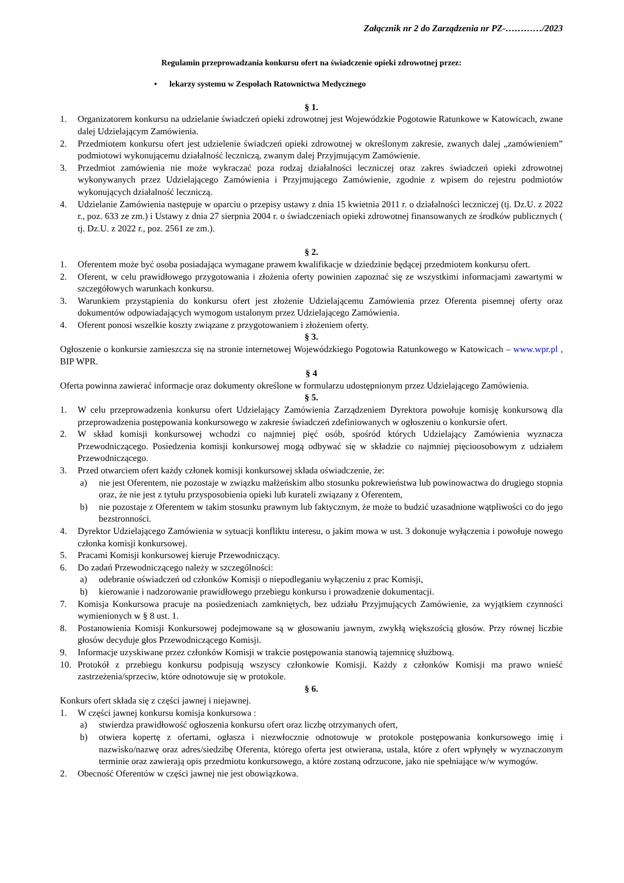Załącznik nr 2 do Zarządzenia nr PZ-…………/2023
Regulamin przeprowadzania konkursu ofert na świadczenie opieki zdrowotnej przez:
• lekarzy systemu w Zespołach Ratownictwa Medycznego
§ 1.
1. Organizatorem konkursu na udzielanie świadczeń opieki zdrowotnej jest Wojewódzkie Pogotowie Ratunkowe w Katowicach, zwane dalej Udzielającym Zamówienia.
2. Przedmiotem konkursu ofert jest udzielenie świadczeń opieki zdrowotnej w określonym zakresie, zwanych dalej „zamówieniem” podmiotowi wykonującemu działalność leczniczą, zwanym dalej Przyjmującym Zamówienie.
3. Przedmiot zamówienia nie może wykraczać poza rodzaj działalności leczniczej oraz zakres świadczeń opieki zdrowotnej wykonywanych przez Udzielającego Zamówienia i Przyjmującego Zamówienie, zgodnie z wpisem do rejestru podmiotów wykonujących działalność leczniczą.
4. Udzielanie Zamówienia następuje w oparciu o przepisy ustawy z dnia 15 kwietnia 2011 r. o działalności leczniczej (tj. Dz.U. z 2022 r., poz. 633 ze zm.) i Ustawy z dnia 27 sierpnia 2004 r. o świadczeniach opieki zdrowotnej finansowanych ze środków publicznych ( tj. Dz.U. z 2022 r., poz. 2561 ze zm.).
§ 2.
1. Oferentem może być osoba posiadająca wymagane prawem kwalifikacje w dziedzinie będącej przedmiotem konkursu ofert.
2. Oferent, w celu prawidłowego przygotowania i złożenia oferty powinien zapoznać się ze wszystkimi informacjami zawartymi w szczegółowych warunkach konkursu.
3. Warunkiem przystąpienia do konkursu ofert jest złożenie Udzielającemu Zamówienia przez Oferenta pisemnej oferty oraz dokumentów odpowiadających wymogom ustalonym przez Udzielającego Zamówienia.
4. Oferent ponosi wszelkie koszty związane z przygotowaniem i złożeniem oferty.
§ 3.
Ogłoszenie o konkursie zamieszcza się na stronie internetowej Wojewódzkiego Pogotowia Ratunkowego w Katowicach – www.wpr.pl , BIP WPR.
§ 4
Oferta powinna zawierać informacje oraz dokumenty określone w formularzu udostępnionym przez Udzielającego Zamówienia.
§ 5.
1. W celu przeprowadzenia konkursu ofert Udzielający Zamówienia Zarządzeniem Dyrektora powołuje komisję konkursową dla przeprowadzenia postępowania konkursowego w zakresie świadczeń zdefiniowanych w ogłoszeniu o konkursie ofert.
2. W skład komisji konkursowej wchodzi co najmniej pięć osób, spośród których Udzielający Zamówienia wyznacza Przewodniczącego. Posiedzenia komisji konkursowej mogą odbywać się w składzie co najmniej pięcioosobowym z udziałem Przewodniczącego.
3. Przed otwarciem ofert każdy członek komisji konkursowej składa oświadczenie, że:
a) nie jest Oferentem, nie pozostaje w związku małżeńskim albo stosunku pokrewieństwa lub powinowactwa do drugiego stopnia oraz, że nie jest z tytułu przysposobienia opieki lub kurateli związany z Oferentem,
b) nie pozostaje z Oferentem w takim stosunku prawnym lub faktycznym, że może to budzić uzasadnione wątpliwości co do jego bezstronności.
4. Dyrektor Udzielającego Zamówienia w sytuacji konfliktu interesu, o jakim mowa w ust. 3 dokonuje wyłączenia i powołuje nowego członka komisji konkursowej.
5. Pracami Komisji konkursowej kieruje Przewodniczący.
6. Do zadań Przewodniczącego należy w szczególności:
a) odebranie oświadczeń od członków Komisji o niepodleganiu wyłączeniu z prac Komisji,
b) kierowanie i nadzorowanie prawidłowego przebiegu konkursu i prowadzenie dokumentacji.
7. Komisja Konkursowa pracuje na posiedzeniach zamkniętych, bez udziału Przyjmujących Zamówienie, za wyjątkiem czynności wymienionych w § 8 ust. 1.
8. Postanowienia Komisji Konkursowej podejmowane są w głosowaniu jawnym, zwykłą większością głosów. Przy równej liczbie głosów decyduje głos Przewodniczącego Komisji.
9. Informacje uzyskiwane przez członków Komisji w trakcie postępowania stanowią tajemnicę służbową.
10. Protokół z przebiegu konkursu podpisują wszyscy członkowie Komisji. Każdy z członków Komisji ma prawo wnieść zastrzeżenia/sprzeciw, które odnotowuje się w protokole.
§ 6.
Konkurs ofert składa się z części jawnej i niejawnej.
1. W części jawnej konkursu komisja konkursowa :
a) stwierdza prawidłowość ogłoszenia konkursu ofert oraz liczbę otrzymanych ofert,
b) otwiera kopertę z ofertami, ogłasza i niezwłocznie odnotowuje w protokole postępowania konkursowego imię i nazwisko/nazwę oraz adres/siedzibę Oferenta, którego oferta jest otwierana, ustala, które z ofert wpłynęły w wyznaczonym terminie oraz zawierają opis przedmiotu konkursowego, a które zostaną odrzucone, jako nie spełniające w/w wymogów.
2. Obecność Oferentów w części jawnej nie jest obowiązkowa.